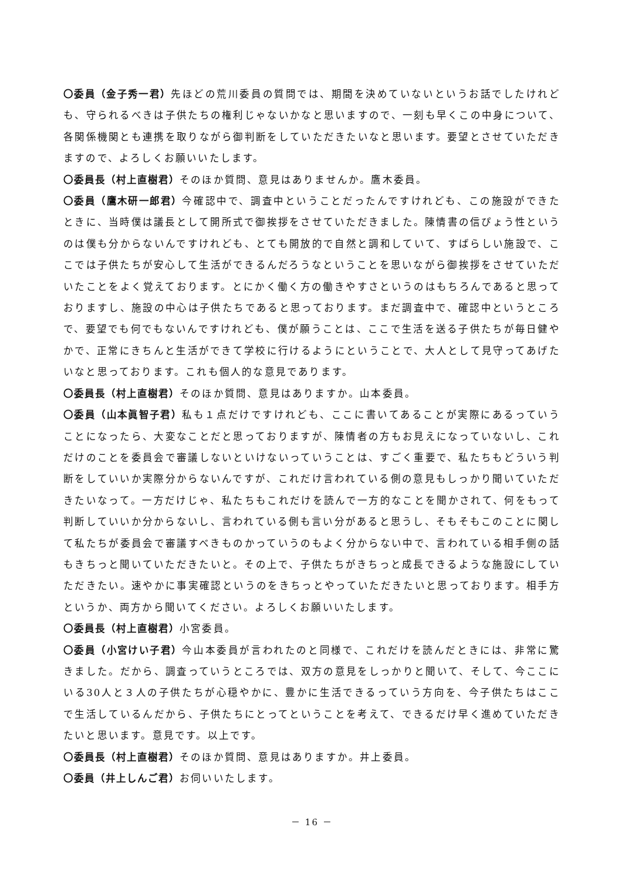〇委員（金子秀一君）先ほどの荒川委員の質問では、期間を決めていないというお話でしたけれども、守られるべきは子供たちの権利じゃないかなと思いますので、一刻も早くこの中身について、各関係機関とも連携を取りながら御判断をしていただきたいなと思います。要望とさせていただきますので、よろしくお願いいたします。
〇委員長（村上直樹君）そのほか質問、意見はありませんか。鷹木委員。
〇委員（鷹木研一郎君）今確認中で、調査中ということだったんですけれども、この施設ができたときに、当時僕は議長として開所式で御挨拶をさせていただきました。陳情書の信ぴょう性というのは僕も分からないんですけれども、とても開放的で自然と調和していて、すばらしい施設で、ここでは子供たちが安心して生活ができるんだろうなということを思いながら御挨拶をさせていただいたことをよく覚えております。とにかく働く方の働きやすさというのはもちろんであると思っておりますし、施設の中心は子供たちであると思っております。まだ調査中で、確認中というところで、要望でも何でもないんですけれども、僕が願うことは、ここで生活を送る子供たちが毎日健やかで、正常にきちんと生活ができて学校に行けるようにということで、大人として見守ってあげたいなと思っております。これも個人的な意見であります。
〇委員長（村上直樹君）そのほか質問、意見はありますか。山本委員。
〇委員（山本眞智子君）私も１点だけですけれども、ここに書いてあることが実際にあるっていうことになったら、大変なことだと思っておりますが、陳情者の方もお見えになっていないし、これだけのことを委員会で審議しないといけないっていうことは、すごく重要で、私たちもどういう判断をしていいか実際分からないんですが、これだけ言われている側の意見もしっかり聞いていただきたいなって。一方だけじゃ、私たちもこれだけを読んで一方的なことを聞かされて、何をもって判断していいか分からないし、言われている側も言い分があると思うし、そもそもこのことに関して私たちが委員会で審議すべきものかっていうのもよく分からない中で、言われている相手側の話もきちっと聞いていただきたいと。その上で、子供たちがきちっと成長できるような施設にしていただきたい。速やかに事実確認というのをきちっとやっていただきたいと思っております。相手方というか、両方から聞いてください。よろしくお願いいたします。
〇委員長（村上直樹君）小宮委員。
〇委員（小宮けい子君）今山本委員が言われたのと同様で、これだけを読んだときには、非常に驚きました。だから、調査っていうところでは、双方の意見をしっかりと聞いて、そして、今ここにいる30人と３人の子供たちが心穏やかに、豊かに生活できるっていう方向を、今子供たちはここで生活しているんだから、子供たちにとってということを考えて、できるだけ早く進めていただきたいと思います。意見です。以上です。
〇委員長（村上直樹君）そのほか質問、意見はありますか。井上委員。
〇委員（井上しんご君）お伺いいたします。
－ 16 －